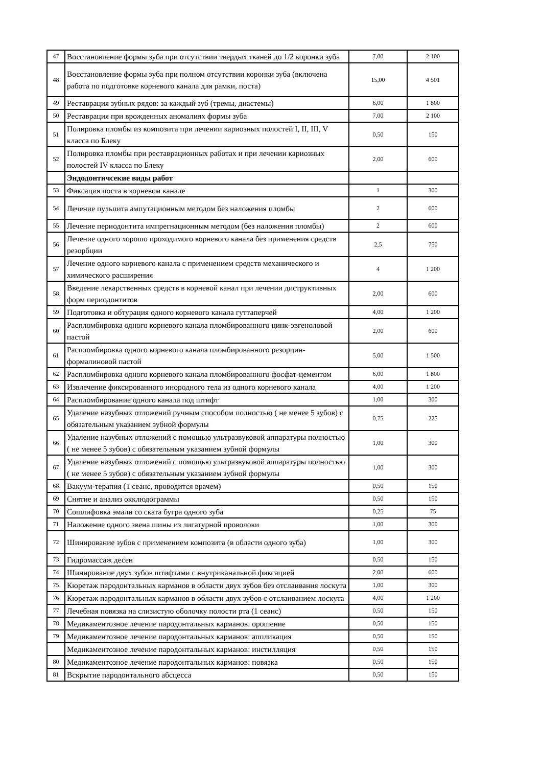| 47 | Восстановление формы зуба при отсутствии твердых тканей до 1/2 коронки зуба | 7,00 | 2 100 |
| 48 | Восстановление формы зуба при полном отсутствии коронки зуба (включена работа по подготовке корневого канала для рамки, поста) | 15,00 | 4 501 |
| 49 | Реставрация зубных рядов: за каждый зуб (тремы, диастемы) | 6,00 | 1 800 |
| 50 | Реставрация при врожденных аномалиях формы зуба | 7,00 | 2 100 |
| 51 | Полировка пломбы из композита при лечении кариозных полостей I, II, III, V класса по Блеку | 0,50 | 150 |
| 52 | Полировка пломбы при реставрационных работах и при лечении кариозных полостей IV класса по Блеку | 2,00 | 600 |
| | Эндодонтичсекие виды работ | | |
| 53 | Фиксация поста в корневом канале | 1 | 300 |
| 54 | Лечение пульпита ампутационным методом без наложения пломбы | 2 | 600 |
| 55 | Лечение периодонтита импрегнационным методом (без наложения пломбы) | 2 | 600 |
| 56 | Лечение одного хорошо проходимого корневого канала без применения средств резорбции | 2,5 | 750 |
| 57 | Лечение одного корневого канала с применением средств механического и химического расширения | 4 | 1 200 |
| 58 | Введение лекарственных средств в корневой канал при лечении диструктивных форм периодонтитов | 2,00 | 600 |
| 59 | Подготовка и обтурация одного корневого канала гуттаперчей | 4,00 | 1 200 |
| 60 | Распломбировка одного корневого канала пломбированного цинк-эвгеноловой пастой | 2,00 | 600 |
| 61 | Распломбировка одного корневого канала пломбированного резорцин-формалиновой пастой | 5,00 | 1 500 |
| 62 | Распломбировка одного корневого канала пломбированного фосфат-цементом | 6,00 | 1 800 |
| 63 | Извлечение фиксированного инородного тела из одного корневого канала | 4,00 | 1 200 |
| 64 | Распломбирование одного канала под штифт | 1,00 | 300 |
| 65 | Удаление назубных отложений ручным способом полностью ( не менее 5 зубов) с обязательным указанием зубной формулы | 0,75 | 225 |
| 66 | Удаление назубных отложений с помощью ультразвуковой аппаратуры полностью ( не менее 5 зубов) с обязательным указанием зубной формулы | 1,00 | 300 |
| 67 | Удаление назубных отложений с помощью ультразвуковой аппаратуры полностью ( не менее 5 зубов) с обязательным указанием зубной формулы | 1,00 | 300 |
| 68 | Вакуум-терапия (1 сеанс, проводится врачем) | 0,50 | 150 |
| 69 | Снятие и анализ окклюдограммы | 0,50 | 150 |
| 70 | Сошлифовка эмали со ската бугра одного зуба | 0,25 | 75 |
| 71 | Наложение одного звена шины из лигатурной проволоки | 1,00 | 300 |
| 72 | Шинирование зубов с применением композита (в области одного зуба) | 1,00 | 300 |
| 73 | Гидромассаж десен | 0,50 | 150 |
| 74 | Шинирование двух зубов штифтами с внутриканальной фиксацией | 2,00 | 600 |
| 75 | Кюретаж пародонтальных карманов в области двух зубов без отслаивания лоскута | 1,00 | 300 |
| 76 | Кюретаж пародонтальных карманов в области двух зубов с отслаиванием лоскута | 4,00 | 1 200 |
| 77 | Лечебная повязка на слизистую оболочку полости рта (1 сеанс) | 0,50 | 150 |
| 78 | Медикаментозное лечение пародонтальных карманов: орошение | 0,50 | 150 |
| 79 | Медикаментозное лечение пародонтальных карманов: аппликация | 0,50 | 150 |
| | Медикаментозное лечение пародонтальных карманов: инстилляция | 0,50 | 150 |
| 80 | Медикаментозное лечение пародонтальных карманов: повязка | 0,50 | 150 |
| 81 | Вскрытие пародонтального абсцесса | 0,50 | 150 |